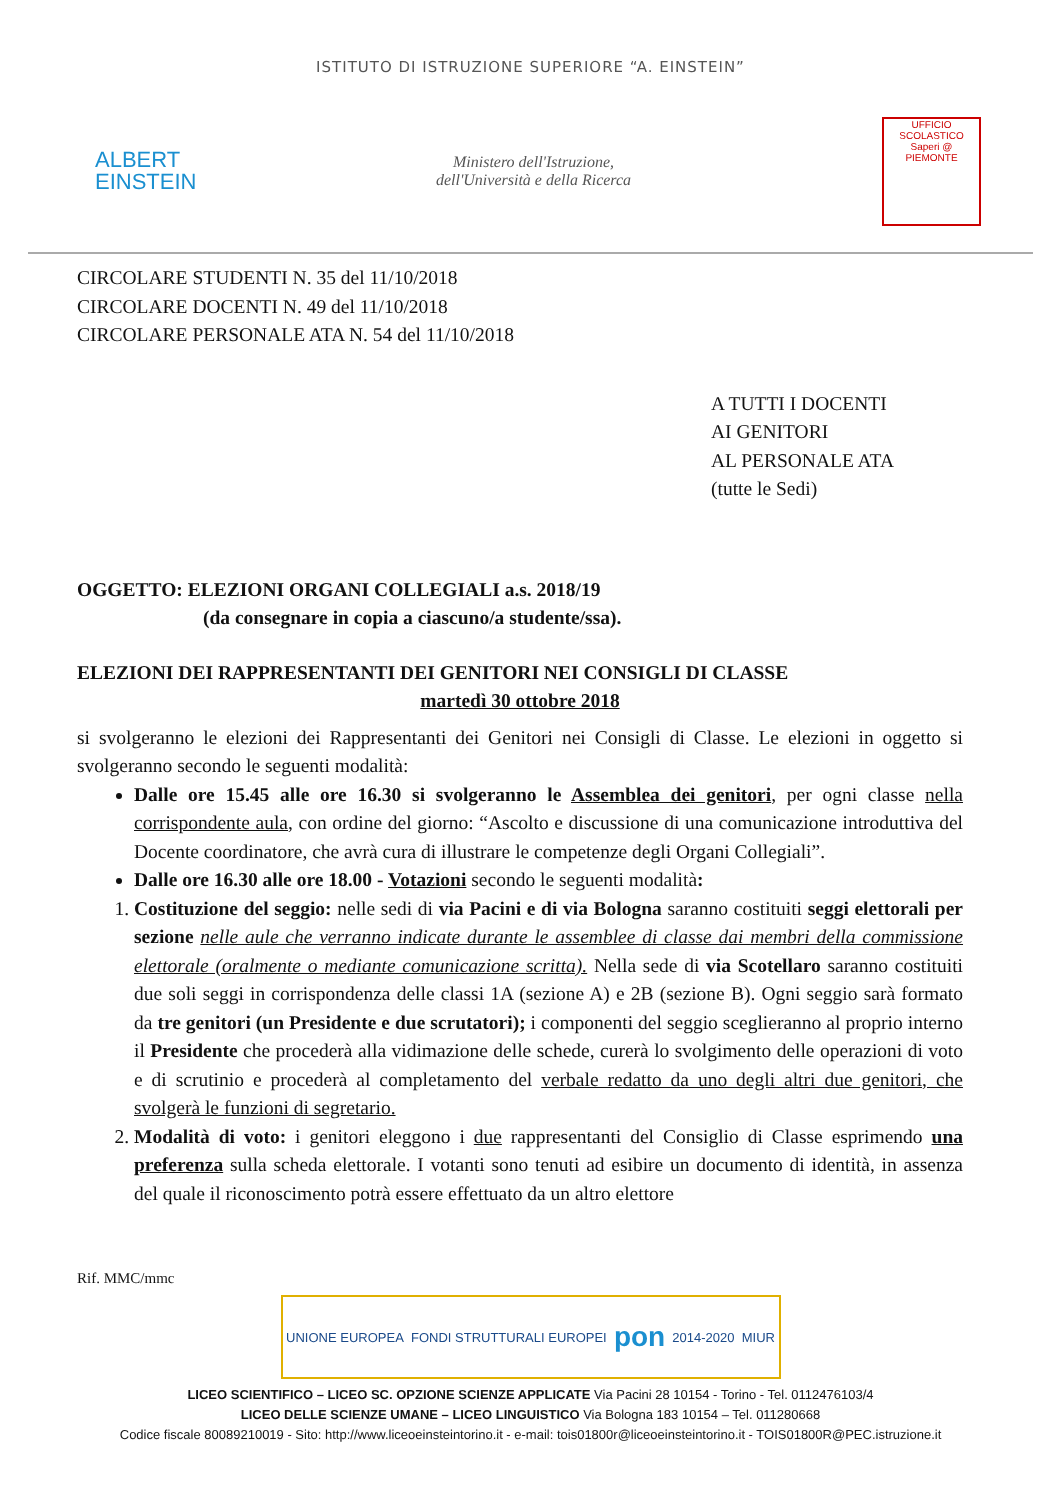ISTITUTO DI ISTRUZIONE SUPERIORE “A. EINSTEIN”
ALBERT
EINSTEIN
Ministero dell'Istruzione,
dell'Università e della Ricerca
UFFICIO SCOLASTICO
Saperi @
PIEMONTE
CIRCOLARE STUDENTI N. 35 del 11/10/2018
CIRCOLARE DOCENTI N. 49 del 11/10/2018
CIRCOLARE PERSONALE ATA N. 54 del 11/10/2018
A TUTTI I DOCENTI
AI GENITORI
AL PERSONALE ATA
(tutte le Sedi)
OGGETTO: ELEZIONI ORGANI COLLEGIALI a.s. 2018/19
(da consegnare in copia a ciascuno/a studente/ssa).
ELEZIONI DEI RAPPRESENTANTI DEI GENITORI NEI CONSIGLI DI CLASSE
martedì 30 ottobre 2018
si svolgeranno le elezioni dei Rappresentanti dei Genitori nei Consigli di Classe. Le elezioni in oggetto si svolgeranno secondo le seguenti modalità:
Dalle ore 15.45 alle ore 16.30 si svolgeranno le Assemblea dei genitori, per ogni classe nella corrispondente aula, con ordine del giorno: “Ascolto e discussione di una comunicazione introduttiva del Docente coordinatore, che avrà cura di illustrare le competenze degli Organi Collegiali”.
Dalle ore 16.30 alle ore 18.00 - Votazioni secondo le seguenti modalità:
1. Costituzione del seggio: nelle sedi di via Pacini e di via Bologna saranno costituiti seggi elettorali per sezione nelle aule che verranno indicate durante le assemblee di classe dai membri della commissione elettorale (oralmente o mediante comunicazione scritta). Nella sede di via Scotellaro saranno costituiti due soli seggi in corrispondenza delle classi 1A (sezione A) e 2B (sezione B). Ogni seggio sarà formato da tre genitori (un Presidente e due scrutatori); i componenti del seggio sceglieranno al proprio interno il Presidente che procederà alla vidimazione delle schede, curerà lo svolgimento delle operazioni di voto e di scrutinio e procederà al completamento del verbale redatto da uno degli altri due genitori, che svolgerà le funzioni di segretario.
2. Modalità di voto: i genitori eleggono i due rappresentanti del Consiglio di Classe esprimendo una preferenza sulla scheda elettorale. I votanti sono tenuti ad esibire un documento di identità, in assenza del quale il riconoscimento potrà essere effettuato da un altro elettore
Rif. MMC/mmc
UNIONE EUROPEA FONDI STRUTTURALI EUROPEI pon 2014-2020 MIUR
LICEO SCIENTIFICO – LICEO SC. OPZIONE SCIENZE APPLICATE Via Pacini 28 10154 - Torino - Tel. 0112476103/4
LICEO DELLE SCIENZE UMANE – LICEO LINGUISTICO Via Bologna 183 10154 – Tel. 011280668
Codice fiscale 80089210019 - Sito: http://www.liceoeinsteintorino.it - e-mail: tois01800r@liceoeinsteintorino.it - TOIS01800R@PEC.istruzione.it